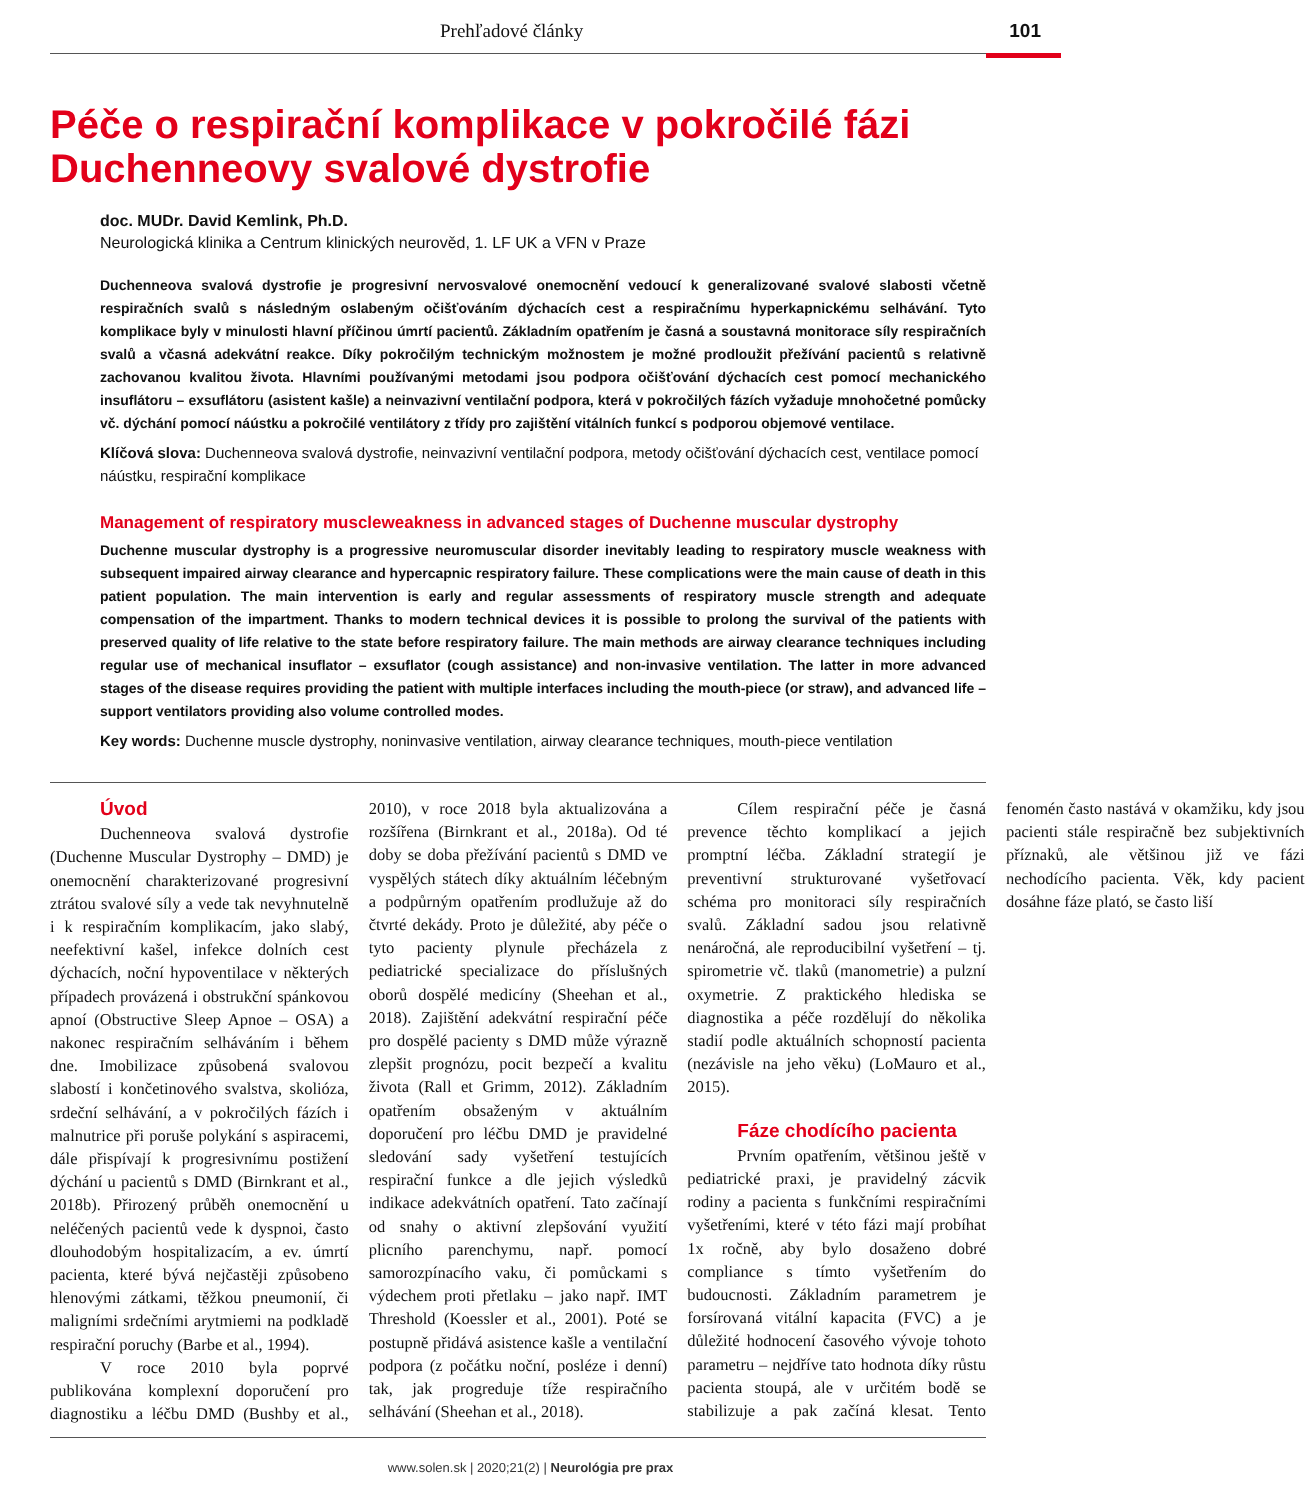Prehľadové články 101
Péče o respirační komplikace v pokročilé fázi
Duchenneovy svalové dystrofie
doc. MUDr. David Kemlink, Ph.D.
Neurologická klinika a Centrum klinických neurověd, 1. LF UK a VFN v Praze
Duchenneova svalová dystrofie je progresivní nervosvalové onemocnění vedoucí k generalizované svalové slabosti včetně respiračních svalů s následným oslabeným očišťováním dýchacích cest a respiračnímu hyperkapnickému selhávání. Tyto komplikace byly v minulosti hlavní příčinou úmrtí pacientů. Základním opatřením je časná a soustavná monitorace síly respiračních svalů a včasná adekvátní reakce. Díky pokročilým technickým možnostem je možné prodloužit přežívání pacientů s relativně zachovanou kvalitou života. Hlavními používanými metodami jsou podpora očišťování dýchacích cest pomocí mechanického insuflátoru – exsuflátoru (asistent kašle) a neinvazivní ventilační podpora, která v pokročilých fázích vyžaduje mnohočetné pomůcky vč. dýchání pomocí náústku a pokročilé ventilátory z třídy pro zajištění vitálních funkcí s podporou objemové ventilace.
Klíčová slova: Duchenneova svalová dystrofie, neinvazivní ventilační podpora, metody očišťování dýchacích cest, ventilace pomocí náústku, respirační komplikace
Management of respiratory muscleweakness in advanced stages of Duchenne muscular dystrophy
Duchenne muscular dystrophy is a progressive neuromuscular disorder inevitably leading to respiratory muscle weakness with subsequent impaired airway clearance and hypercapnic respiratory failure. These complications were the main cause of death in this patient population. The main intervention is early and regular assessments of respiratory muscle strength and adequate compensation of the impartment. Thanks to modern technical devices it is possible to prolong the survival of the patients with preserved quality of life relative to the state before respiratory failure. The main methods are airway clearance techniques including regular use of mechanical insuflator – exsuflator (cough assistance) and non-invasive ventilation. The latter in more advanced stages of the disease requires providing the patient with multiple interfaces including the mouth-piece (or straw), and advanced life – support ventilators providing also volume controlled modes.
Key words: Duchenne muscle dystrophy, noninvasive ventilation, airway clearance techniques, mouth-piece ventilation
Úvod
Duchenneova svalová dystrofie (Duchenne Muscular Dystrophy – DMD) je onemocnění charakterizované progresivní ztrátou svalové síly a vede tak nevyhnutelně i k respiračním komplikacím, jako slabý, neefektivní kašel, infekce dolních cest dýchacích, noční hypoventilace v některých případech provázená i obstrukční spánkovou apnoí (Obstructive Sleep Apnoe – OSA) a nakonec respiračním selháváním i během dne. Imobilizace způsobená svalovou slabostí i končetinového svalstva, skolióza, srdeční selhávání, a v pokročilých fázích i malnutrice při poruše polykání s aspiracemi, dále přispívají k progresivnímu postižení dýchání u pacientů s DMD (Birnkrant et al., 2018b). Přirozený průběh onemocnění u neléčených pacientů vede k dyspnoi, často dlouhodobým hospitalizacím, a ev. úmrtí pacienta, které bývá nejčastěji způsobeno hlenovými zátkami, těžkou pneumonií, či maligními srdečními arytmiemi na podkladě respirační poruchy (Barbe et al., 1994).
V roce 2010 byla poprvé publikována komplexní doporučení pro diagnostiku a léčbu DMD (Bushby et al., 2010), v roce 2018 byla aktualizována a rozšířena (Birnkrant et al., 2018a). Od té doby se doba přežívání pacientů s DMD ve vyspělých státech díky aktuálním léčebným a podpůrným opatřením prodlužuje až do čtvrté dekády. Proto je důležité, aby péče o tyto pacienty plynule přecházela z pediatrické specializace do příslušných oborů dospělé medicíny (Sheehan et al., 2018). Zajištění adekvátní respirační péče pro dospělé pacienty s DMD může výrazně zlepšit prognózu, pocit bezpečí a kvalitu života (Rall et Grimm, 2012). Základním opatřením obsaženým v aktuálním doporučení pro léčbu DMD je pravidelné sledování sady vyšetření testujících respirační funkce a dle jejich výsledků indikace adekvátních opatření. Tato začínají od snahy o aktivní zlepšování využití plicního parenchymu, např. pomocí samorozpínacího vaku, či pomůckami s výdechem proti přetlaku – jako např. IMT Threshold (Koessler et al., 2001). Poté se postupně přidává asistence kašle a ventilační podpora (z počátku noční, posléze i denní) tak, jak progreduje tíže respiračního selhávání (Sheehan et al., 2018).
Cílem respirační péče je časná prevence těchto komplikací a jejich promptní léčba. Základní strategií je preventivní strukturované vyšetřovací schéma pro monitoraci síly respiračních svalů. Základní sadou jsou relativně nenáročná, ale reproducibilní vyšetření – tj. spirometrie vč. tlaků (manometrie) a pulzní oxymetrie. Z praktického hlediska se diagnostika a péče rozdělují do několika stadií podle aktuálních schopností pacienta (nezávisle na jeho věku) (LoMauro et al., 2015).
Fáze chodícího pacienta
Prvním opatřením, většinou ještě v pediatrické praxi, je pravidelný zácvik rodiny a pacienta s funkčními respiračními vyšetřeními, které v této fázi mají probíhat 1x ročně, aby bylo dosaženo dobré compliance s tímto vyšetřením do budoucnosti. Základním parametrem je forsírovaná vitální kapacita (FVC) a je důležité hodnocení časového vývoje tohoto parametru – nejdříve tato hodnota díky růstu pacienta stoupá, ale v určitém bodě se stabilizuje a pak začíná klesat. Tento fenomén často nastává v okamžiku, kdy jsou pacienti stále respiračně bez subjektivních příznaků, ale většinou již ve fázi nechodícího pacienta. Věk, kdy pacient dosáhne fáze plató, se často liší
www.solen.sk | 2020;21(2) | Neurológia pre prax